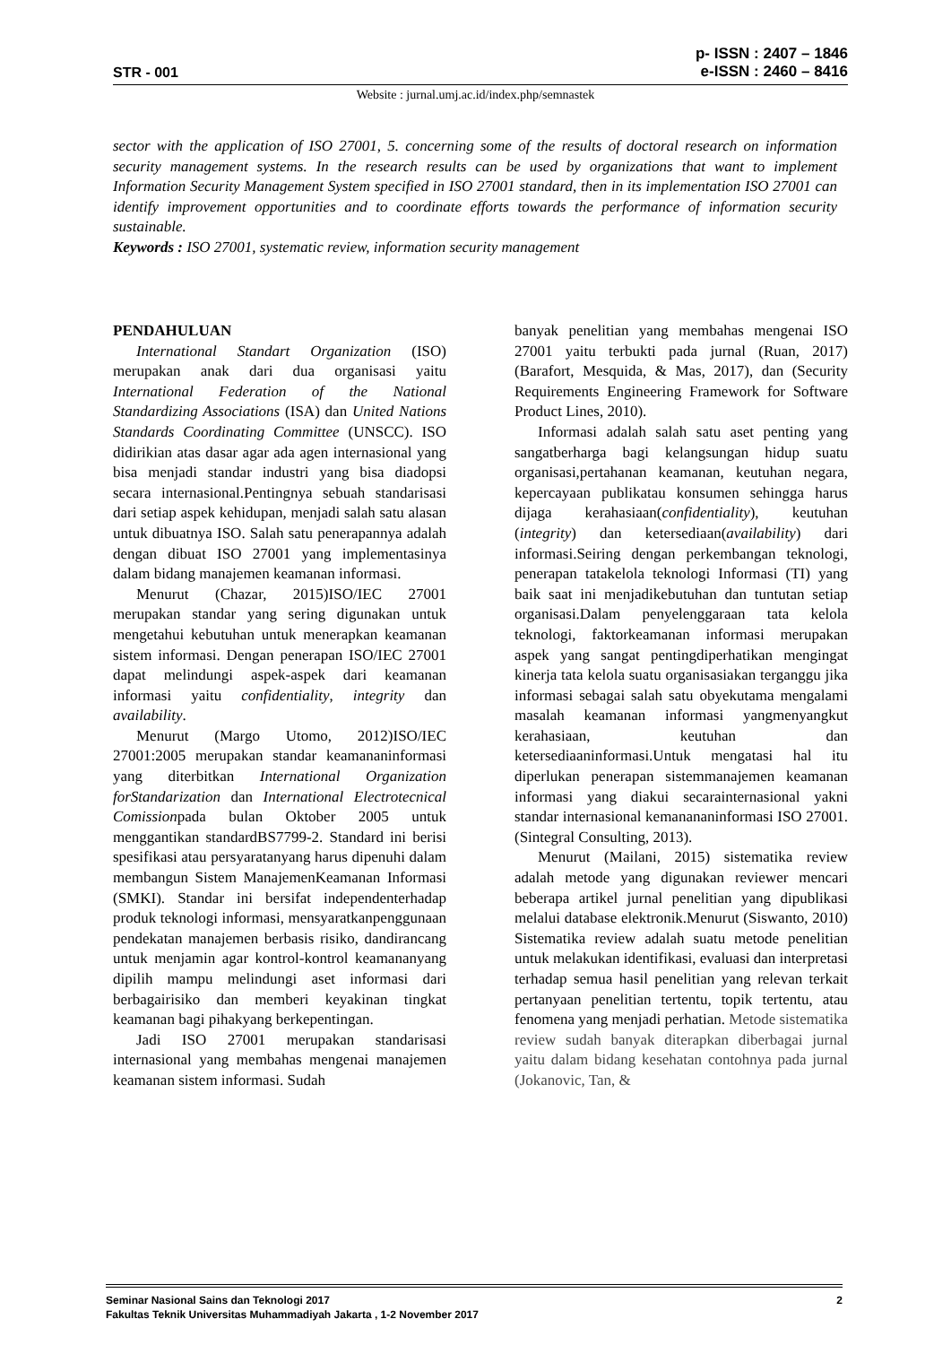STR - 001
p- ISSN : 2407 – 1846
e-ISSN : 2460 – 8416
Website : jurnal.umj.ac.id/index.php/semnastek
sector with the application of ISO 27001, 5. concerning some of the results of doctoral research on information security management systems. In the research results can be used by organizations that want to implement Information Security Management System specified in ISO 27001 standard, then in its implementation ISO 27001 can identify improvement opportunities and to coordinate efforts towards the performance of information security sustainable.
Keywords : ISO 27001, systematic review, information security management
PENDAHULUAN
International Standart Organization (ISO) merupakan anak dari dua organisasi yaitu International Federation of the National Standardizing Associations (ISA) dan United Nations Standards Coordinating Committee (UNSCC). ISO didirikian atas dasar agar ada agen internasional yang bisa menjadi standar industri yang bisa diadopsi secara internasional.Pentingnya sebuah standarisasi dari setiap aspek kehidupan, menjadi salah satu alasan untuk dibuatnya ISO. Salah satu penerapannya adalah dengan dibuat ISO 27001 yang implementasinya dalam bidang manajemen keamanan informasi.
Menurut (Chazar, 2015)ISO/IEC 27001 merupakan standar yang sering digunakan untuk mengetahui kebutuhan untuk menerapkan keamanan sistem informasi. Dengan penerapan ISO/IEC 27001 dapat melindungi aspek-aspek dari keamanan informasi yaitu confidentiality, integrity dan availability.
Menurut (Margo Utomo, 2012)ISO/IEC 27001:2005 merupakan standar keamananinformasi yang diterbitkan International Organization forStandarization dan International Electrotecnical Comissionpada bulan Oktober 2005 untuk menggantikan standardBS7799-2. Standard ini berisi spesifikasi atau persyaratanyang harus dipenuhi dalam membangun Sistem ManajemenKeamanan Informasi (SMKI). Standar ini bersifat independenterhadap produk teknologi informasi, mensyaratkanpenggunaan pendekatan manajemen berbasis risiko, dandirancang untuk menjamin agar kontrol-kontrol keamananyang dipilih mampu melindungi aset informasi dari berbagairisiko dan memberi keyakinan tingkat keamanan bagi pihakyang berkepentingan.
Jadi ISO 27001 merupakan standarisasi internasional yang membahas mengenai manajemen keamanan sistem informasi. Sudah
banyak penelitian yang membahas mengenai ISO 27001 yaitu terbukti pada jurnal (Ruan, 2017) (Barafort, Mesquida, & Mas, 2017), dan (Security Requirements Engineering Framework for Software Product Lines, 2010).
Informasi adalah salah satu aset penting yang sangatberharga bagi kelangsungan hidup suatu organisasi,pertahanan keamanan, keutuhan negara, kepercayaan publikatau konsumen sehingga harus dijaga kerahasiaan(confidentiality), keutuhan (integrity) dan ketersediaan(availability) dari informasi.Seiring dengan perkembangan teknologi, penerapan tatakelola teknologi Informasi (TI) yang baik saat ini menjadikebutuhan dan tuntutan setiap organisasi.Dalam penyelenggaraan tata kelola teknologi, faktorkeamanan informasi merupakan aspek yang sangat pentingdiperhatikan mengingat kinerja tata kelola suatu organisasiakan terganggu jika informasi sebagai salah satu obyekutama mengalami masalah keamanan informasi yangmenyangkut kerahasiaan, keutuhan dan ketersediaaninformasi.Untuk mengatasi hal itu diperlukan penerapan sistemmanajemen keamanan informasi yang diakui secarainternasional yakni standar internasional kemanananinformasi ISO 27001. (Sintegral Consulting, 2013).
Menurut (Mailani, 2015) sistematika review adalah metode yang digunakan reviewer mencari beberapa artikel jurnal penelitian yang dipublikasi melalui database elektronik.Menurut (Siswanto, 2010) Sistematika review adalah suatu metode penelitian untuk melakukan identifikasi, evaluasi dan interpretasi terhadap semua hasil penelitian yang relevan terkait pertanyaan penelitian tertentu, topik tertentu, atau fenomena yang menjadi perhatian. Metode sistematika review sudah banyak diterapkan diberbagai jurnal yaitu dalam bidang kesehatan contohnya pada jurnal (Jokanovic, Tan, &
Seminar Nasional Sains dan Teknologi 2017 2
Fakultas Teknik Universitas Muhammadiyah Jakarta , 1-2 November 2017